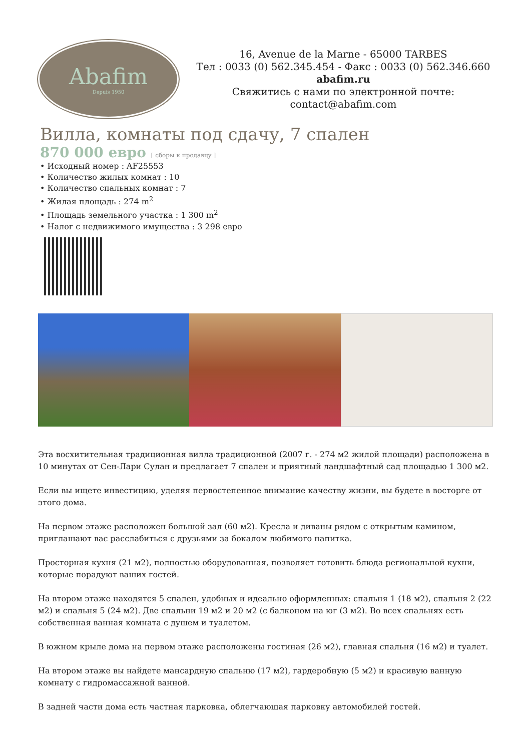Abafim
Depuis 1950
16, Avenue de la Marne - 65000 TARBES
Тел : 0033 (0) 562.345.454 - Факс : 0033 (0) 562.346.660
abafim.ru
Свяжитись с нами по электронной почте:
contact@abafim.com
Вилла, комнаты под сдачу, 7 спален
870 000 евро [ сборы к продавцу ]
• Исходный номер : AF25553
• Количество жилых комнат : 10
• Количество спальных комнат : 7
• Жилая площадь : 274 m<sup>2</sup>
• Площадь земельного участка : 1 300 m<sup>2</sup>
• Налог с недвижимого имущества : 3 298 евро
Эта восхитительная традиционная вилла традиционной (2007 г. - 274 м2 жилой площади) расположена в 10 минутах от Сен-Лари Сулан и предлагает 7 спален и приятный ландшафтный сад площадью 1 300 м2.
Если вы ищете инвестицию, уделяя первостепенное внимание качеству жизни, вы будете в восторге от этого дома.
На первом этаже расположен большой зал (60 м2). Кресла и диваны рядом с открытым камином, приглашают вас расслабиться с друзьями за бокалом любимого напитка.
Просторная кухня (21 м2), полностью оборудованная, позволяет готовить блюда региональной кухни, которые порадуют ваших гостей.
На втором этаже находятся 5 спален, удобных и идеально оформленных: спальня 1 (18 м2), спальня 2 (22 м2) и спальня 5 (24 м2). Две спальни 19 м2 и 20 м2 (с балконом на юг (3 м2). Во всех спальнях есть собственная ванная комната с душем и туалетом.
В южном крыле дома на первом этаже расположены гостиная (26 м2), главная спальня (16 м2) и туалет.
На втором этаже вы найдете мансардную спальню (17 м2), гардеробную (5 м2) и красивую ванную комнату с гидромассажной ванной.
В задней части дома есть частная парковка, облегчающая парковку автомобилей гостей.